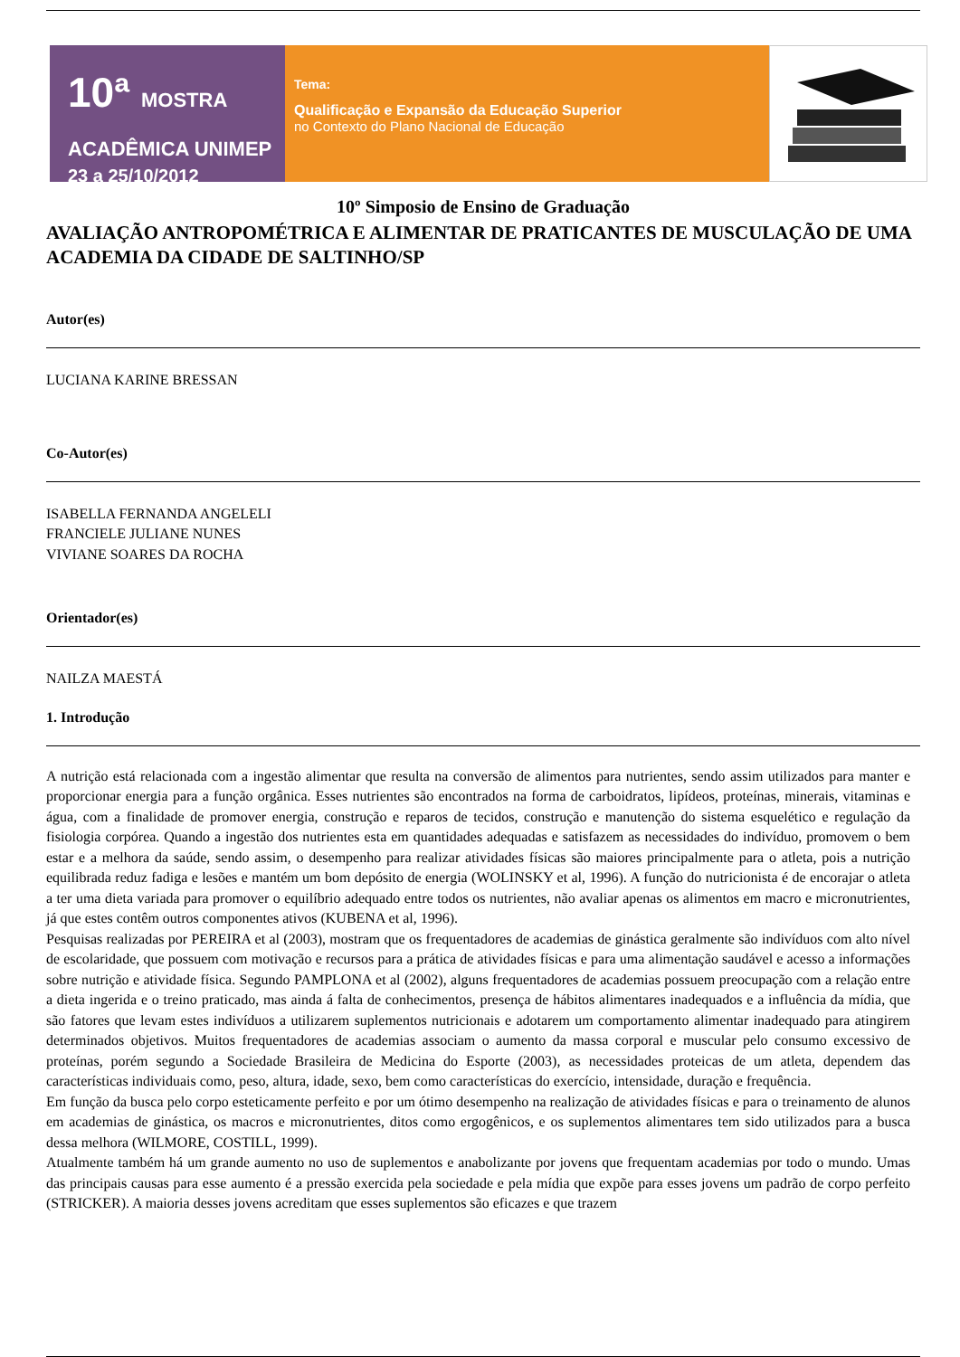10ª MOSTRA ACADÊMICA UNIMEP
23 a 25/10/2012
Tema:
Qualificação e Expansão da Educação Superior
no Contexto do Plano Nacional de Educação
10º Simposio de Ensino de Graduação
AVALIAÇÃO ANTROPOMÉTRICA E ALIMENTAR DE PRATICANTES DE MUSCULAÇÃO DE UMA ACADEMIA DA CIDADE DE SALTINHO/SP
Autor(es)
LUCIANA KARINE BRESSAN
Co-Autor(es)
ISABELLA FERNANDA ANGELELI
FRANCIELE JULIANE NUNES
VIVIANE SOARES DA ROCHA
Orientador(es)
NAILZA MAESTÁ
1. Introdução
A nutrição está relacionada com a ingestão alimentar que resulta na conversão de alimentos para nutrientes, sendo assim utilizados para manter e proporcionar energia para a função orgânica. Esses nutrientes são encontrados na forma de carboidratos, lipídeos, proteínas, minerais, vitaminas e água, com a finalidade de promover energia, construção e reparos de tecidos, construção e manutenção do sistema esquelético e regulação da fisiologia corpórea. Quando a ingestão dos nutrientes esta em quantidades adequadas e satisfazem as necessidades do indivíduo, promovem o bem estar e a melhora da saúde, sendo assim, o desempenho para realizar atividades físicas são maiores principalmente para o atleta, pois a nutrição equilibrada reduz fadiga e lesões e mantém um bom depósito de energia (WOLINSKY et al, 1996). A função do nutricionista é de encorajar o atleta a ter uma dieta variada para promover o equilíbrio adequado entre todos os nutrientes, não avaliar apenas os alimentos em macro e micronutrientes, já que estes contêm outros componentes ativos (KUBENA et al, 1996).
Pesquisas realizadas por PEREIRA et al (2003), mostram que os frequentadores de academias de ginástica geralmente são indivíduos com alto nível de escolaridade, que possuem com motivação e recursos para a prática de atividades físicas e para uma alimentação saudável e acesso a informações sobre nutrição e atividade física. Segundo PAMPLONA et al (2002), alguns frequentadores de academias possuem preocupação com a relação entre a dieta ingerida e o treino praticado, mas ainda á falta de conhecimentos, presença de hábitos alimentares inadequados e a influência da mídia, que são fatores que levam estes indivíduos a utilizarem suplementos nutricionais e adotarem um comportamento alimentar inadequado para atingirem determinados objetivos. Muitos frequentadores de academias associam o aumento da massa corporal e muscular pelo consumo excessivo de proteínas, porém segundo a Sociedade Brasileira de Medicina do Esporte (2003), as necessidades proteicas de um atleta, dependem das características individuais como, peso, altura, idade, sexo, bem como características do exercício, intensidade, duração e frequência.
Em função da busca pelo corpo esteticamente perfeito e por um ótimo desempenho na realização de atividades físicas e para o treinamento de alunos em academias de ginástica, os macros e micronutrientes, ditos como ergogênicos, e os suplementos alimentares tem sido utilizados para a busca dessa melhora (WILMORE, COSTILL, 1999).
Atualmente também há um grande aumento no uso de suplementos e anabolizante por jovens que frequentam academias por todo o mundo. Umas das principais causas para esse aumento é a pressão exercida pela sociedade e pela mídia que expõe para esses jovens um padrão de corpo perfeito (STRICKER). A maioria desses jovens acreditam que esses suplementos são eficazes e que trazem